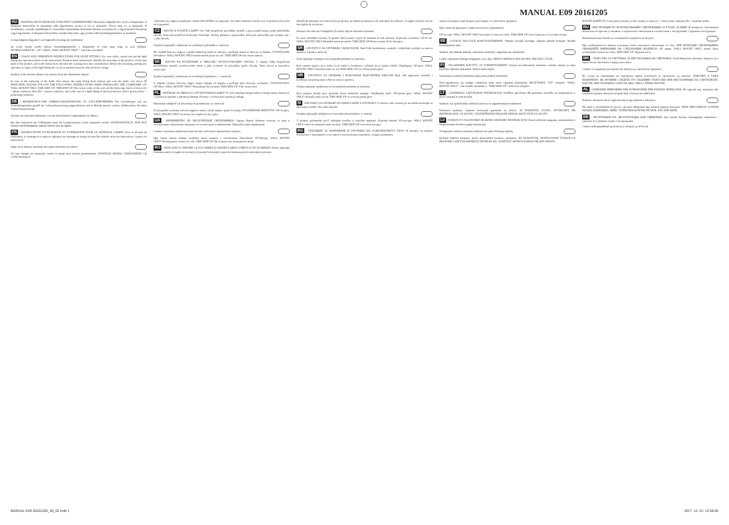MANUAL E09 20161205
HU - HASZNÁLATI ÉS KEZELÉSI ÚTMUTATÓ LÁMPATESTHEZ! Bizonyára elégedett lesz ezzel a lámpatesttel. A lámpatest felszerelése és használata előtt figyelmesen olvassa el ezt az útmutatót. Őrizze meg ezt az útmutatót. A termékeken, a termék adattábláján és a használati útmutatóban feltüntetett ábrákat azonosítsa be, a figyelmeztető feliratokat vegye figyelembe. A lámpatest felszerelése, üzembe helyezése vagy javítása előtt feszültségmentesítse az áramkört.
A megvilágított tárgyaktól való legkisebb távolság jele (méterben)
Az izzók cseréje esetén először feszültségmentesítse a lámpatestet és várja meg, hogy az izzó kihűljön. SZOMAGYARÁZAT: „UP”: felfelé „WALL MOUNT ONLY”: csak falra szerelhető.
EN - USAGE AND OPERATION INSTRUCTIONS FOR LIGHT FITTING! For your safety, mount and put the light fitting into operation based on the instructions. Preserve these instructions. Identify the drawings on the product, on the data plate of the product, and in the instructions and take the warning texts into consideration. Before the mounting, putting into operation or repair of the light fitting the circuit in question must be relieved from voltage.
Symbol of the shortest distance (in metres) from the illuminated objects
In case of the replacing of the bulbs first release the lamp fitting from tension and wait the bulbs cool down. IF INDICATED, PLEASE FOLLOW THE FOLLOWING INSTRUCTIONS WHEN INSTALLING THE LUMINAIRE. UP. WALL MOUNT ONLY. THIS SIDE UP: THIS END UP. The colour codes of the wire are the following: black or brown (L) = phase conductor, blue (N) = neutral conductor, and in the case of a light fitting of shock protection class I: green-yellow = protecting conductor.
DE - BEDIENUNGS-UND GEBRAUCHSANWEISUNG ZU LEUCHTKÖRPERN! Der Leuchtkörper soll aus Sicherheitsgründen gemäß der Gebrauchsanweisung angeschlossen und in Betrieb gesetzt werden. Aufbewahren Sie diese Gebrauchsanweisung!
Zeichen des kleinsten Abstandes von den beleuchteten Gegenständen (in Meter)
Bei dem Austausch der Glühlampen muss die Lampenarmatur zuerst entspannt werden. WAND-MONTAGE. NUR AUF WAND MONTIERBAR. DIESE SEITE NACH OBEN.
FR - INSTRUCTIONS D'UTILISATION ET D'OPÉRATION POUR LE MONTAGE LAMPE! Pour la sécurité de l'utilisateur, le montage et la mise en opération du montage de lampe doivent être réalisés selon les instructions. Gardez ces instructions.
Signe de la distance minimale des objets illuminés (en mètre)
S'il faut changer les ampoules, mettre la lampe hors tension premièrement. MONTAGE MURAL UNIQUEMENT. CE CÔTÉ EN HAUT.
conformes aux règles européennes valides (EN 60598) Les ampoules / les tubes lumineux fournis avec le produit sont exclus de la garantie!
CZ - NÁVOD K POUŽITÍ LAMPY! Pro Vaši bezpečnost provádějte montáž a zprovoznění lampy podle přiloženého návodu. Tento návod pečlivě uschovejte. Dodržujte všechny předpisy a upozornění, které jsou znázorněny jak výrobku, tak i v jeho návodu.
Označení nejmenší vzdálenosti od osvětlených předmětů (v metrech)
Při výměně žárovky, nejprve vyjměte elektrický kabel ze zásuvky a počkejte dokud se žárovka vychladne. VYSVĚTLENÍ: UP-nahoru. WALL MOUNT ONLY-montovatelné pouze na zeď. THIS SIDE UP-tato strana nahoru.
SK - NÁVOD NA POUŽÍVANIE A OBSLUHU OSVETĽOVACIEHO TELESA. V záujme Vašej bezpečnosti prevádzkujte montáž osvetľovacieho telesa a jeho uvedenie do prevádzky podľa návodu. Tento návod si starostlivo uschovajte.
Symbol najmenšej vzdialenosti od osvetlených predmetov ( v metroch)
V prípade výmeny žiarovky najprv lampu odpojte od napätia a počkajte kým žiarovka vychladne. VYSVETLIVKY: UP=Hore. WALL MOUNT ONLY=Namontujte iba na stenu. THIS SIDE UP=Táto strana hore.
PL - INSTRUKCJA OBSŁUGI I UŻYTKOWANIA LAMPY! W celu własnego bezpieczeństwa lampę należy montować i użytkować zgodnie z instrukcją obsługi. Prosimy o zachowanie instrukcji obsługi.
Minimalna odległość od oświetlonych przedmiotów (w metrach)
W przypadku wymiany żarówki najpierw należy odciąć dopływ prądu do lampy. WYJAŚNIENIE SKRÓTÓW: UP=do góry. WALL MOUNT ONLY=ta strona ma znajdować się u góry.
UA - КЕРІВНИЦТВО ДО ЕКСПЛУАТАЦІЇ СВІТИЛЬНИКА! Заради Вашої безпеки монтаж та ввід в експлуатацію світильника проводьте на основі даного керівництва. Зберігайте дане керівництво.
Символ показника найменшої відстані від освітлених предметів (в метрах)
При заміні лампи спершу потрібно зняти напругу з світильника. Пояснення: UP=Нагору. WALL MOUNT ONLY=Розміщувати тільки на стіні. THIS SIDE UP=Ця сторона має знаходитися вгорі.
RO - INDICAȚII CU PRIVIRE LA FOLOSIREA ȘI MANIPULAREA CORPULUI DE ILUMINAT! Pentru siguranța Dumneavoastră vă rugăm să montați și să puneți în folosință corpul de iluminat potrivit indicațiilor prezente.
identificați desenele care sunt trecute pe produs, pe tabelul produsului și în indicațiile de utilizare, vă rugăm să țineți cont de inscripțiile de avertizare.
Semnul celei mai mici îndepărtări (în metri) față de obiectele iluminate
În cazul schimbării becului, în primul rând scoateți corpul de iluminat de sub tensiune. Explicația cuvintelor: UP-în sus. WALL MOUNT ONLY-Montabil numai pe perete. THIS SIDE UP-Partea aceasta să fie deasupra.
SR - UPUTSTVO ZA UPOTREBU I RUKOVANJE. Radi Vaše bezbednosti, montažu i uključenje svetiljke na osnovu uputstva. Uputstvo sačuvati.
Znak najmanje razdaljine od osvetljenih predmeta (u metrima)
Kod zamene sijalice, prvo treba izvući kabel iz konektora i sačekati da se sijalica ohladi. Objašnjenje: UP=gore. WALL MOUNT ONLY=montaža samo na zid. THIS SIDE UP=ova strana prema gore.
HR - UPUTSTVO ZA UPORABU I RUKOVANJE RASVJETNIM TIJELOM! Radi vaše sigurnosti, montažu i korištenje rasvjetnog tijela vršite na osnovu uputstva.
Oznaka najmanje udaljenosti od osvijetljenih predmeta (u metrima)
Kod zamjene žarulje prvo prekinite dotok električne energije. Objašnjenje riječi: UP=prema gore. WALL MOUNT ONLY=montaža samo na zid. THIS SIDE UP=ova strana prema gore.
SI - NAVODILO ZA UPORABO IN UPRAVLJANJE S SVETILKO! V interesu vaše varnosti po navodilih montirajte in aktivirajte svetilko. Navodila shranite.
Znamka najmanjše oddaljitve od razsvetljavnih predmetov (v metrih)
V primeru spremembe prvič odklopite svetilko iz omrežne napetosti. Pojasnilo besede: UP-navzgor. WALL MOUNT ONLY=more se instalirati samo na steno. THIS SIDE UP=ta-le stran navzgor.
BG - УПЪТВАНЕ ЗА МОНТИРАНЕ И УПОТРЕБА НА ОСВЕТИТЕЛНОТО ТЯЛО. В интерес на вашата безопасност, монтирайте и поставете в експлоатация изделието, според указанията.
лампи (в метри) и най-малкото разстояние от осветените предмети
При смяна на крушките, първо изключете захранването
UP-на горе. WALL MOUNT ONLY-монтира се само на стена. THIS SIDE UP-тази страна да се постави отгоре.
EE - LUGEGE VALGUSTI KASUTUSJUHENDIT. Ohutuse huvides kasutage valgustit juhendi kohaselt. Hoidke kasutusjuhend alles.
Sümbol, mis tähistab lühimat vahemaad (meetrites) valgustatavate objektideni.
Lambi vahetamise lülitage kõigepealt vool välja. AINULT SEINALE PAIGALDUS. SEE KÜLG ÜLES.
FI - VALAISIMEN KÄYTTÖ- JA TOIMINTAOHJEET! Omaan turvallisuuteesi kannattaa valaisin asentaa ja ottaa käyttöön ohjeiden mukaisesti. Säilytä nämä ohjeet.
Valaistuista esineistä lyhimmän etäisyyden symboli (metreinä)
Sinä tapauksessa, jos lamppu vaihdetaan, pitää ensin vapauttaa jännitteestä. SELITYKSET: "UP": ylöspäin. "WALL MOUNT ONLY": vain seinälle asennettava. "THIS SIDE UP": tämä sivu ylöspäin.
LT - GAISMEKĻU LIETOŠANAS INSTRUKCIJA! Drošības apsvērumu dēļ gaismekļa montāžu un ekspluatāciju ir jāveic saskaņā ar instrukcijām.
Simbols, kas apzīmē īsāko attālumu (metros) no apgaismotajiem objektiem.
Nomainot spuldzes, vispirms atvienojiet gaismekli no strāvas. JA NORĀDĪTS, LŪDZU, IEVĒROJIET ŠĪS INSTRUKCIJAS. UZ AUGŠU. UZSTĀDĪŠANAI TIKAI PIE SIENAS. AR ŠO PUSI UZ AUGŠU.
LV - ŠVIESTUVO NAUDOJIMO IR EKSPLOATAVIMO INSTRUKCIJOS! Norint užtikrinti saugumą, sumontuokite ir eksploatuokite šviestuvą pagal instrukcijas.
Trumpiausio atstumo (metrais) simbolis nuo apšviečiamųjų objektų.
Keičiant elektros lemputes, pirma atlaisvinkite šviestuvo įtempimą. JEI NURODYTA, MONTUOJANT ŠVIESTUVĄ PRAŠOME LAIKYTIS PATEIKTŲ INSTRUKCIJŲ. AUKŠTYN. MONTUOJAMAS TIK ANT SIENOS
ŠI PUSĖ AUKŠTYN. Laidų spalvos kodai yra šie: juodas ar rudas (L) = fazės laidas, mėlynas (N) = neutralus laidas.
RU - ИНСТРУКЦИЯ ПО ИСПОЛЬЗОВАНИЮ СВЕТИЛЬНИКА И УХОДУ ЗА НИМ! В интересах собственной безопасности просим установить и подключить светильник в соответствии с инструкцией. Сохраните инструкцию.
Наименьшее расстояние до освещаемого предмета (в метрах)
При необходимости замены источника света отключите светильник от сети. ПРИ МОНТАЖЕ СВЕТИЛЬНИКА ОБРАЩАЙТЕ ВНИМАНИЕ НА СЛЕДУЮЩИЕ НАДПИСИ: UP: вверх. WALL MOUNT ONLY: может быть установлено только на стену. THIS SIDE UP: верхняя часть.
MK - УПАТСТВО ЗА УПОТРЕБА ЗА ИНСТАЛАЦИЈА НА СВЕТИЛКА! Од безбедносни причини, вградете ја и користете ја светилката според упатствата.
Симбол за најкратко растојание (во метри) од осветлените предмети
Во случај на заменување на сијалиците првин ослободете ја светилката од напонот. ДОКОЛКУ Е ТАКА НАЗНАЧЕНО, ВЕ МОЛИМЕ СЛЕДЕТЕ ГИ СЛЕДНИВЕ УПАТСТВА ПРИ ИНСТАЛИРАЊЕ НА СВЕТИЛКАТА. НАГОРЕ. ИНСТАЛАЦИЈА САМО НА ЅИД. ОВАА СТРАНА НАГОРЕ.
AL - UDHËZIME PËRDORIMI DHE FUNKSIONIMI PËR PAJISJEN NDRIÇUESE. Për sigurinë tuaj, montojeni dhe vendoseni pajisjen ndriçuese në punë duke u bazuar tek udhëzimet.
Simboli i distancës më të vogël (në metra) nga objektet e ndriçuara.
Në rastin e zëvendësimit të poçeve, më parë shkëputeni nga tensioni pajisjen ndriçuese. NËSE TREGOHET,JU LUTEMI NDIQNI UDHËZIMET. SIPËR. VETËM PËR MONTIM NË MUR. KJO ANË SIPËR.
BE - ІНСТРУКЦЫЯ ПА ЭКСПЛУАТАЦЫІ ДЛЯ СВЯЦІЛЬНІ! Для вашай бяспекі зманціруйце свяцільню і увядзіце яе ў дзеянне згодна з інструкцыямі.
Сімвал найкарацейшай адлегласці (у метрах) ад абʼектаў
MANUAL E09 20161205_40_02.indd 1 2017. 12. 22. 12:58:28